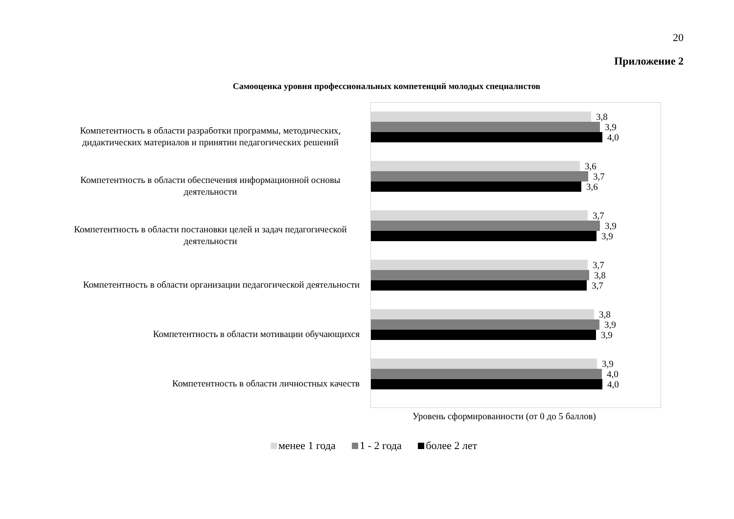20
Приложение 2
Самооценка уровня профессиональных компетенций молодых специалистов
Компетентность в области разработки программы, методических, дидактических материалов и принятии педагогических решений
Компетентность в области обеспечения информационной основы деятельности
Компетентность в области постановки целей и задач педагогической деятельности
Компетентность в области организации педагогической деятельности
Компетентность в области мотивации обучающихся
Компетентность в области личностных качеств
3,8
3,9
4,0
3,6
3,7
3,6
3,7
3,9
3,9
3,7
3,8
3,7
3,8
3,9
3,9
3,9
4,0
4,0
Уровень сформированности (от 0 до 5 баллов)
менее 1 года 1 - 2 года более 2 лет